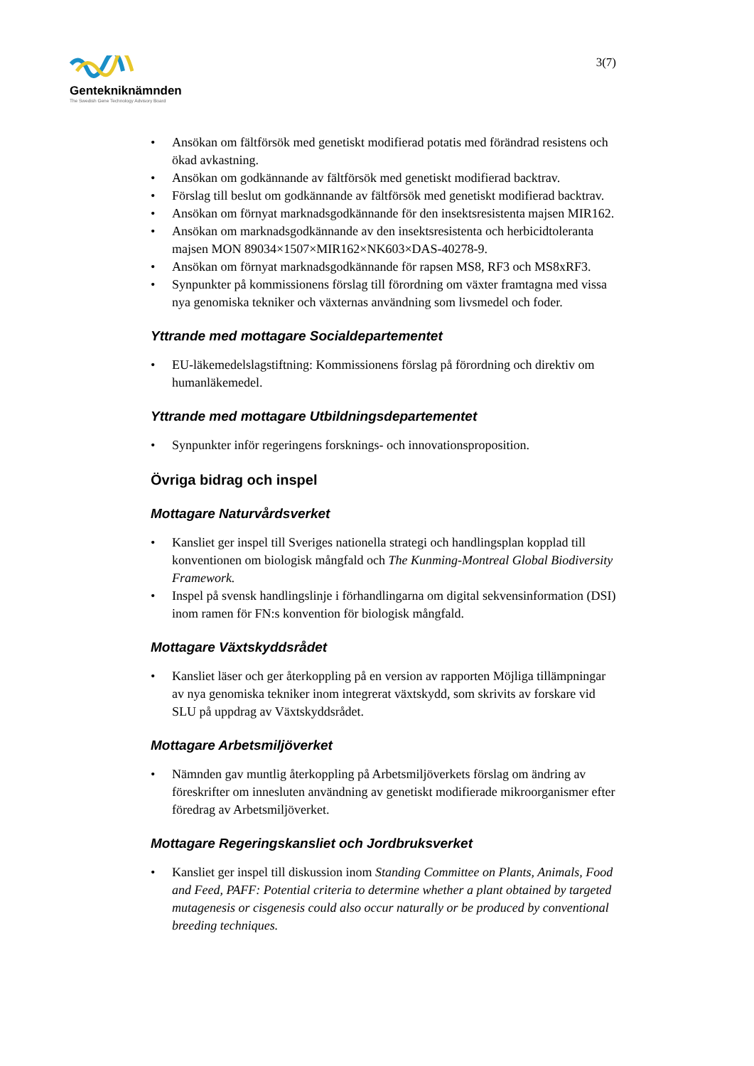Gentekniknämnden
The Swedish Gene Technology Advisory Board
3(7)
• Ansökan om fältförsök med genetiskt modifierad potatis med förändrad resistens och ökad avkastning.
• Ansökan om godkännande av fältförsök med genetiskt modifierad backtrav.
• Förslag till beslut om godkännande av fältförsök med genetiskt modifierad backtrav.
• Ansökan om förnyat marknadsgodkännande för den insektsresistenta majsen MIR162.
• Ansökan om marknadsgodkännande av den insektsresistenta och herbicidtoleranta majsen MON 89034×1507×MIR162×NK603×DAS-40278-9.
• Ansökan om förnyat marknadsgodkännande för rapsen MS8, RF3 och MS8xRF3.
• Synpunkter på kommissionens förslag till förordning om växter framtagna med vissa nya genomiska tekniker och växternas användning som livsmedel och foder.
Yttrande med mottagare Socialdepartementet
• EU-läkemedelslagstiftning: Kommissionens förslag på förordning och direktiv om humanläkemedel.
Yttrande med mottagare Utbildningsdepartementet
• Synpunkter inför regeringens forsknings- och innovationsproposition.
Övriga bidrag och inspel
Mottagare Naturvårdsverket
• Kansliet ger inspel till Sveriges nationella strategi och handlingsplan kopplad till konventionen om biologisk mångfald och The Kunming-Montreal Global Biodiversity Framework.
• Inspel på svensk handlingslinje i förhandlingarna om digital sekvensinformation (DSI) inom ramen för FN:s konvention för biologisk mångfald.
Mottagare Växtskyddsrådet
• Kansliet läser och ger återkoppling på en version av rapporten Möjliga tillämpningar av nya genomiska tekniker inom integrerat växtskydd, som skrivits av forskare vid SLU på uppdrag av Växtskyddsrådet.
Mottagare Arbetsmiljöverket
• Nämnden gav muntlig återkoppling på Arbetsmiljöverkets förslag om ändring av föreskrifter om innesluten användning av genetiskt modifierade mikroorganismer efter föredrag av Arbetsmiljöverket.
Mottagare Regeringskansliet och Jordbruksverket
• Kansliet ger inspel till diskussion inom Standing Committee on Plants, Animals, Food and Feed, PAFF: Potential criteria to determine whether a plant obtained by targeted mutagenesis or cisgenesis could also occur naturally or be produced by conventional breeding techniques.